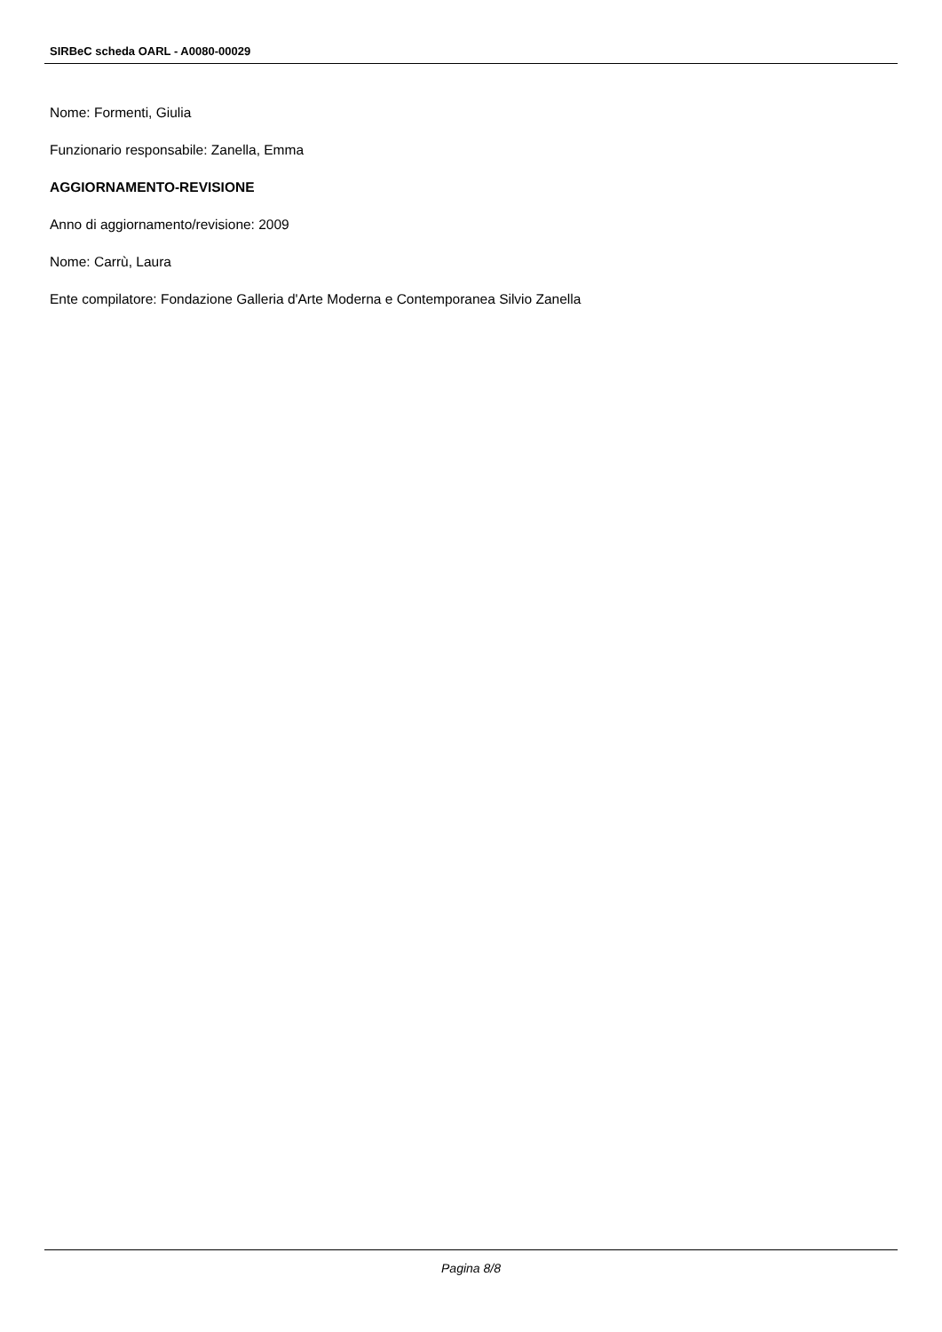SIRBeC scheda OARL - A0080-00029
Nome: Formenti, Giulia
Funzionario responsabile: Zanella, Emma
AGGIORNAMENTO-REVISIONE
Anno di aggiornamento/revisione: 2009
Nome: Carrù, Laura
Ente compilatore: Fondazione Galleria d'Arte Moderna e Contemporanea Silvio Zanella
Pagina 8/8